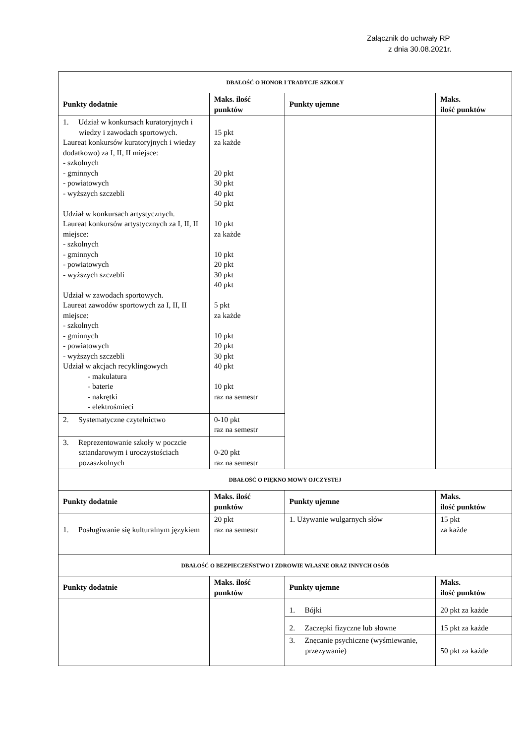Załącznik do uchwały RP
z dnia 30.08.2021r.
| DBAŁOŚĆ O HONOR I TRADYCJE SZKOŁY | | | |
| Punkty dodatnie | Maks. ilość punktów | Punkty ujemne | Maks. ilość punktów |
| 1. Udział w konkursach kuratoryjnych i wiedzy i zawodach sportowych. Laureat konkursów kuratoryjnych i wiedzy dodatkowo) za I, II, II miejsce: - szkolnych - gminnych - powiatowych - wyższych szczebli Udział w konkursach artystycznych. Laureat konkursów artystycznych za I, II, II miejsce: - szkolnych - gminnych - powiatowych - wyższych szczebli Udział w zawodach sportowych. Laureat zawodów sportowych za I, II, II miejsce: - szkolnych - gminnych - powiatowych - wyższych szczebli Udział w akcjach recyklingowych - makulatura - baterie - nakrętki - elektrośmieci | 15 pkt za każde 20 pkt 30 pkt 40 pkt 50 pkt 10 pkt za każde 10 pkt 20 pkt 30 pkt 40 pkt 5 pkt za każde 10 pkt 20 pkt 30 pkt 40 pkt 10 pkt raz na semestr | | |
| 2. Systematyczne czytelnictwo | 0-10 pkt raz na semestr | | |
| 3. Reprezentowanie szkoły w poczcie sztandarowym i uroczystościach pozaszkolnych | 0-20 pkt raz na semestr | | |
| DBAŁOŚĆ O PIĘKNO MOWY OJCZYSTEJ | | | |
| Punkty dodatnie | Maks. ilość punktów | Punkty ujemne | Maks. ilość punktów |
| 1. Posługiwanie się kulturalnym językiem | 20 pkt raz na semestr | 1. Używanie wulgarnych słów | 15 pkt za każde |
| DBAŁOŚĆ O BEZPIECZEŃSTWO I ZDROWIE WŁASNE ORAZ INNYCH OSÓB | | | |
| Punkty dodatnie | Maks. ilość punktów | Punkty ujemne | Maks. ilość punktów |
| | | 1. Bójki | 20 pkt za każde |
| | | 2. Zaczepki fizyczne lub słowne | 15 pkt za każde |
| | | 3. Znęcanie psychiczne (wyśmiewanie, przezywanie) | 50 pkt za każde |